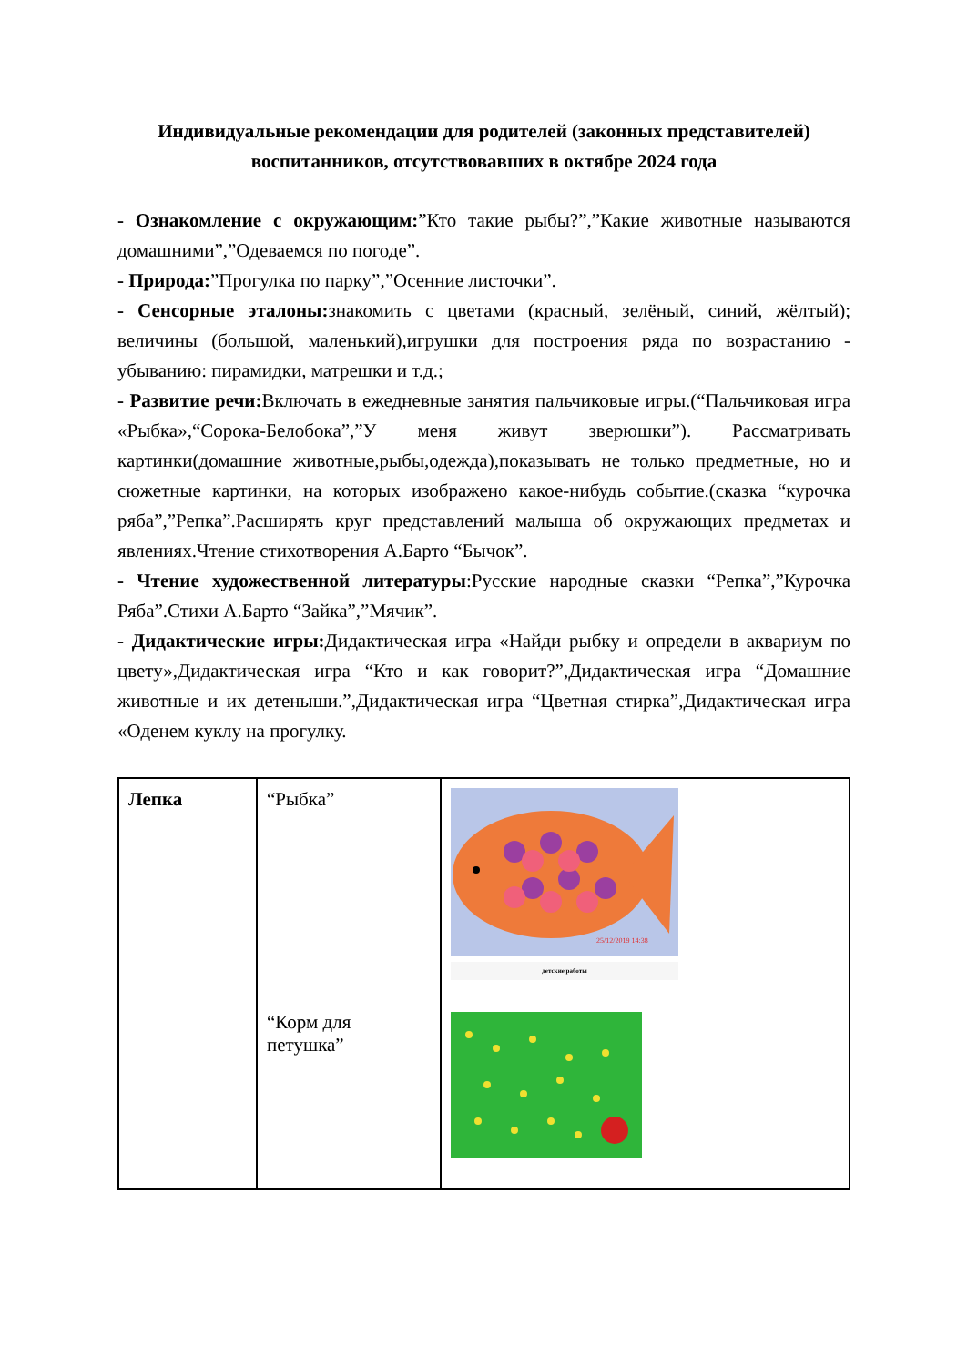Индивидуальные рекомендации для родителей (законных представителей) воспитанников, отсутствовавших в октябре 2024 года
- Ознакомление с окружающим:”Кто такие рыбы?”,”Какие животные называются домашними”,”Одеваемся по погоде”.
- Природа:”Прогулка по парку”,”Осенние листочки”.
- Сенсорные эталоны: знакомить с цветами (красный, зелёный, синий, жёлтый); величины (большой, маленький),игрушки для построения ряда по возрастанию - убыванию: пирамидки, матрешки и т.д.;
- Развитие речи: Включать в ежедневные занятия пальчиковые игры.(“Пальчиковая игра «Рыбка»,“Сорока-Белобока”,”У меня живут зверюшки”). Рассматривать картинки(домашние животные,рыбы,одежда),показывать не только предметные, но и сюжетные картинки, на которых изображено какое-нибудь событие.(сказка “курочка ряба”,”Репка”.Расширять круг представлений малыша об окружающих предметах и явлениях.Чтение стихотворения А.Барто “Бычок”.
- Чтение художественной литературы:Русские народные сказки “Репка”,”Курочка Ряба”.Стихи А.Барто “Зайка”,”Мячик”.
- Дидактические игры: Дидактическая игра «Найди рыбку и определи в аквариум по цвету»,Дидактическая игра “Кто и как говорит?”,Дидактическая игра “Домашние животные и их детеныши.”,Дидактическая игра “Цветная стирка”,Дидактическая игра «Оденем куклу на прогулку.
| Лепка | “Рыбка” “Корм для петушка” | 25/12/2019 14:38 детские работы |